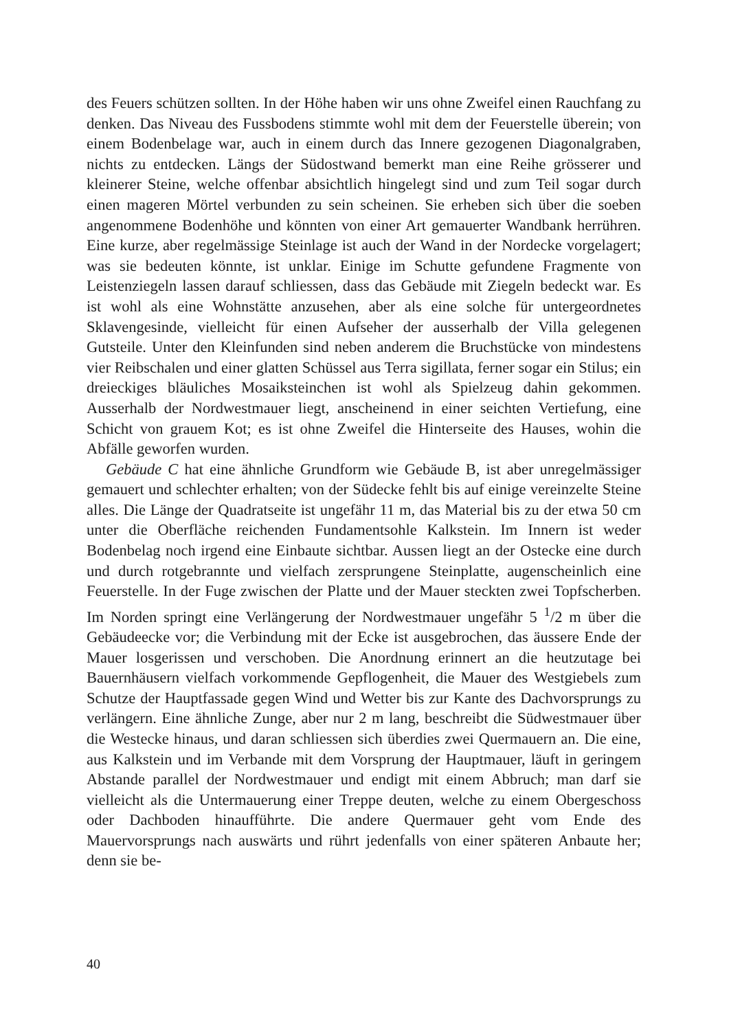des Feuers schützen sollten. In der Höhe haben wir uns ohne Zweifel einen Rauchfang zu denken. Das Niveau des Fussbodens stimmte wohl mit dem der Feuerstelle überein; von einem Bodenbelage war, auch in einem durch das Innere gezogenen Diagonalgraben, nichts zu entdecken. Längs der Südostwand bemerkt man eine Reihe grösserer und kleinerer Steine, welche offenbar absichtlich hingelegt sind und zum Teil sogar durch einen mageren Mörtel verbunden zu sein scheinen. Sie erheben sich über die soeben angenommene Bodenhöhe und könnten von einer Art gemauerter Wandbank herrühren. Eine kurze, aber regelmässige Steinlage ist auch der Wand in der Nordecke vorgelagert; was sie bedeuten könnte, ist unklar. Einige im Schutte gefundene Fragmente von Leistenziegeln lassen darauf schliessen, dass das Gebäude mit Ziegeln bedeckt war. Es ist wohl als eine Wohnstätte anzusehen, aber als eine solche für untergeordnetes Sklavengesinde, vielleicht für einen Aufseher der ausserhalb der Villa gelegenen Gutsteile. Unter den Kleinfunden sind neben anderem die Bruchstücke von mindestens vier Reibschalen und einer glatten Schüssel aus Terra sigillata, ferner sogar ein Stilus; ein dreieckiges bläuliches Mosaiksteinchen ist wohl als Spielzeug dahin gekommen. Ausserhalb der Nordwestmauer liegt, anscheinend in einer seichten Vertiefung, eine Schicht von grauem Kot; es ist ohne Zweifel die Hinterseite des Hauses, wohin die Abfälle geworfen wurden.
Gebäude C hat eine ähnliche Grundform wie Gebäude B, ist aber unregelmässiger gemauert und schlechter erhalten; von der Südecke fehlt bis auf einige vereinzelte Steine alles. Die Länge der Quadratseite ist ungefähr 11 m, das Material bis zu der etwa 50 cm unter die Oberfläche reichenden Fundamentsohle Kalkstein. Im Innern ist weder Bodenbelag noch irgend eine Einbaute sichtbar. Aussen liegt an der Ostecke eine durch und durch rotgebrannte und vielfach zersprungene Steinplatte, augenscheinlich eine Feuerstelle. In der Fuge zwischen der Platte und der Mauer steckten zwei Topfscherben. Im Norden springt eine Verlängerung der Nordwestmauer ungefähr 5 <sup>1</sup>/2 m über die Gebäudeecke vor; die Verbindung mit der Ecke ist ausgebrochen, das äussere Ende der Mauer losgerissen und verschoben. Die Anordnung erinnert an die heutzutage bei Bauernhäusern vielfach vorkommende Gepflogenheit, die Mauer des Westgiebels zum Schutze der Hauptfassade gegen Wind und Wetter bis zur Kante des Dachvorsprungs zu verlängern. Eine ähnliche Zunge, aber nur 2 m lang, beschreibt die Südwestmauer über die Westecke hinaus, und daran schliessen sich überdies zwei Quermauern an. Die eine, aus Kalkstein und im Verbande mit dem Vorsprung der Hauptmauer, läuft in geringem Abstande parallel der Nordwestmauer und endigt mit einem Abbruch; man darf sie vielleicht als die Untermauerung einer Treppe deuten, welche zu einem Obergeschoss oder Dachboden hinaufführte. Die andere Quermauer geht vom Ende des Mauervorsprungs nach auswärts und rührt jedenfalls von einer späteren Anbaute her; denn sie be-
40